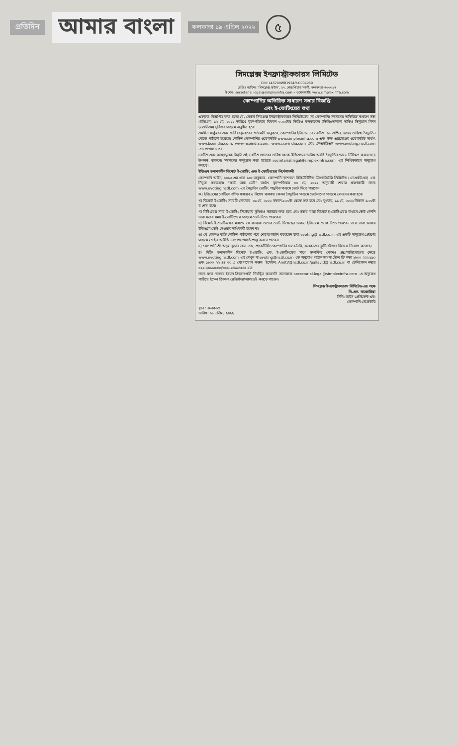প্রতিদিন আমার বাংলা কলকাতা ১৯ এপ্রিল ২০২২ ৫
সিমপ্লেক্স ইনফ্রাস্ট্রাকচারস লিমিটেড
CIN: L45209WB1924PLC004969
রেজিঃ অফিস: 'সিমপ্লেক্স হাউস', ২৭, শেক্সপিয়ার সরণী, কলকাতা-৭০০০১৭
ই-মেল: secretarial.legal@simplexinfra.com • ওয়েবসাইট: www.simplexinfra.com
কোম্পানির অতিরিক্ত সাধারণ সভার বিজ্ঞপ্তি
এবং ই-ভোটিংয়ের তথ্য
এতদ্বারা বিজ্ঞপিত করা হচ্ছে যে, মেসার্স সিমপ্লেক্স ইনফ্রাস্ট্রাকচারস লিমিটেডের (দ্য কোম্পানি) সদস্যদের অতিরিক্ত সাধারণ সভা (ইজিএম) ১২ মে, ২০২২ তারিখে বৃহস্পতিবার বিকাল ৩.০০টায় ভিডিও কনফারেন্স (ভিসি)/অন্যান্য অডিও ভিসুয়াল মিনস (ওএভিএম) সুবিধার মাধ্যমে অনুষ্ঠিত হবে।
এমসিএ সার্কুলার এবং সেবি সার্কুলারের শর্তাবলী অনুসারে, কোম্পানির ইজিএম এর নোটিশ, ১৮ এপ্রিল, ২০২২ তারিখে বৈদ্যুতিন মোডে পাঠানো হয়েছে। নোটিশ কোম্পানির ওয়েবসাইট www.simplexinfra.com এবং স্টক এক্সচেঞ্জের ওয়েবসাইট অর্থাৎ www.bseindia.com, www.nseindia.com, www.cse-india.com এবং এনএসডিএল www.evoting.nsdl.com -তে পাওয়া যাবে।
নোটিশ এবং ব্যাখ্যামূলক বিবৃতি এই নোটিশ প্রচারের তারিখ থেকে ইজিএমের তারিখ অবধি বৈদ্যুতিন মোডে নিরীক্ষণ করার জন্য উপলব্ধ থাকবে। সদস্যদের অনুরোধ করা হয়েছে secretarial.legal@simplexinfra.com -তে লিখিতভাবে অনুরোধ করতে।
ইজিএম চলাকালীন রিমোট ই-ভোটিং এবং ই-ভোটিংয়ের নির্দেশাবলী
কোম্পানি আইন, ২০১৩ এর ধারা ১০৮ অনুসারে, কোম্পানি ন্যাশনাল সিকিউরিটিজ ডিপোজিটরি লিমিটেড (এনএসডিএল) -কে নিযুক্ত করেছেন। "কাট অফ ডেট" অর্থাৎ বৃহস্পতিবার ০৫ মে, ২০২২ অনুযায়ী শেয়ার ধারণকারী সদস্য www.evoting.nsdl.com -তে বৈদ্যুতিন ভোটিং পদ্ধতির মাধ্যমে ভোট দিতে পারবেন।
ক) ইজিএমের নোটিশে বর্ণিত সাধারণ ও বিশেষ ব্যবসায় কেবল বৈদ্যুতিন মাধ্যমে ভোটদানের মাধ্যমে লেনদেন করা হবে।
খ) রিমোট ই-ভোটিং সময়টি সোমবার, ০৯ মে, ২০২২ সকাল ৯.০০টা থেকে শুরু হবে এবং বুধবার, ১১ মে, ২০২২ বিকাল ৫.০০টা য় শেষ হবে।
গ) মিটিংয়ের সময় ই-ভোটিং সিস্টেমের সুবিধাও সরবরাহ করা হবে এবং সভায় যারা রিমোট ই-ভোটিংয়ের মাধ্যমে ভোট দেননি তারা সভার সময় ই-ভোটিংয়ের মাধ্যমে ভোট দিতে পারবেন।
ঘ) রিমোট ই-ভোটিংয়ের মাধ্যমে যে সদস্যরা তাদের ভোট দিয়েছেন তারাও ইজিএমে যোগ দিতে পারবেন তবে তারা আবার ইজিএমে ভোট দেওয়ার অধিকারী হবেন না।
ঙ) যে কোনও ব্যক্তি নোটিশ পাঠানোর পরে শেয়ার অর্জন করেছেন তারা evoting@nsdl.co.in -তে একটি অনুরোধ প্রেরণের মাধ্যমে লগইন আইডি এবং পাসওয়ার্ড প্রাপ্ত করতে পারেন।
চ) কোম্পানি শ্রী অতুল কুমার লাভ -কে, প্র্যাকটিসিং কোম্পানির সেক্রেটারি, কলকাতার স্ক্রুটিনাইজার হিসাবে নিয়োগ করেছে।
ছ) মিটিং চলাকালীন রিমোট ই-ভোটিং এবং ই-ভোটিংয়ের সাথে সম্পর্কিত কোনও প্রশ্ন/অভিযোগের ক্ষেত্রে www.evoting.nsdl.com -তে দেখুন বা evoting@nsdl.co.in -তে অনুরোধ পাঠান অথবা টোল ফ্রি নম্বর ১৮০০ ২২২ ৯৯০ এবং ১৮০০ ২২ ৪৪ ৩০ এ যোগাযোগ করুন। ইমেইল: AmitV@nsdl.co.in/pallavid@nsdl.co.in বা টেলিফোন নম্বরে ০২২-২৪৯৯৪৩৬০/০২২-২৪৯৯৪৫৪৫ -তে।
সদস্য যারা তাদের ইমেল ঠিকানাগুলি নিবন্ধিত করেননি তাদেরকে secretarial.legal@simplexinfra.com -এ অনুরোধ পাঠিয়ে ইমেল ঠিকানা রেজিস্টার/আপডেট করতে পারেন।
সিমপ্লেক্স ইনফ্রাস্ট্রাকচারস লিমিটেড-এর পক্ষে
বি.এল. বাজোরিয়া
সিনিঃ ভাইস প্রেসিডেন্ট এবং
কোম্পানি সেক্রেটারি
স্থান : কলকাতা
তারিখ: ১৮ এপ্রিল, ২০২২